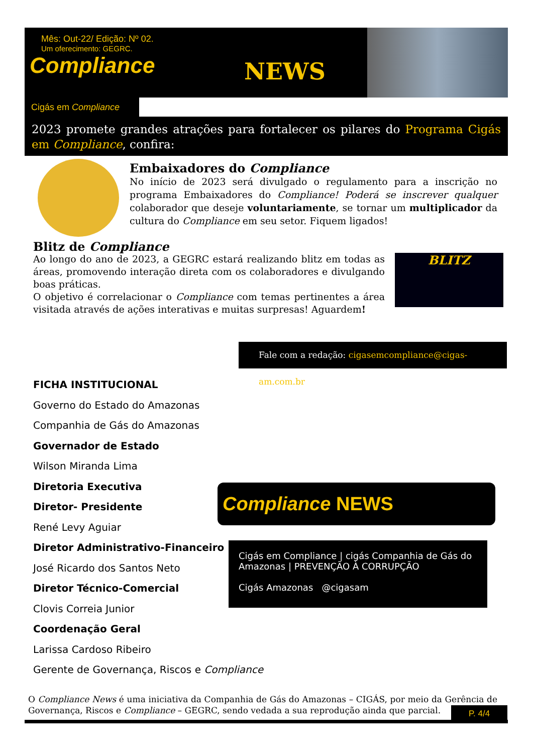Mês: Out-22/ Edição: Nº 02.
Um oferecimento: GEGRC.
Compliance
NEWS
Cigás em Compliance
2023 promete grandes atrações para fortalecer os pilares do Programa Cigás em Compliance, confira:
Embaixadores do Compliance
No início de 2023 será divulgado o regulamento para a inscrição no programa Embaixadores do Compliance! Poderá se inscrever qualquer colaborador que deseje voluntariamente, se tornar um multiplicador da cultura do Compliance em seu setor. Fiquem ligados!
Blitz de Compliance
Ao longo do ano de 2023, a GEGRC estará realizando blitz em todas as áreas, promovendo interação direta com os colaboradores e divulgando boas práticas.
O objetivo é correlacionar o Compliance com temas pertinentes a área visitada através de ações interativas e muitas surpresas! Aguardem!
BLITZ
Fale com a redação: cigasemcompliance@cigas-am.com.br
FICHA INSTITUCIONAL
Governo do Estado do Amazonas
Companhia de Gás do Amazonas
Governador de Estado
Wilson Miranda Lima
Diretoria Executiva
Diretor- Presidente
René Levy Aguiar
Diretor Administrativo-Financeiro
José Ricardo dos Santos Neto
Diretor Técnico-Comercial
Clovis Correia Junior
Coordenação Geral
Larissa Cardoso Ribeiro
Gerente de Governança, Riscos e Compliance
Compliance NEWS
Cigás em Compliance | cigás Companhia de Gás do Amazonas | PREVENÇÃO À CORRUPÇÃO
Cigás Amazonas @cigasam
O Compliance News é uma iniciativa da Companhia de Gás do Amazonas – CIGÁS, por meio da Gerência de Governança, Riscos e Compliance – GEGRC, sendo vedada a sua reprodução ainda que parcial.
P. 4/4